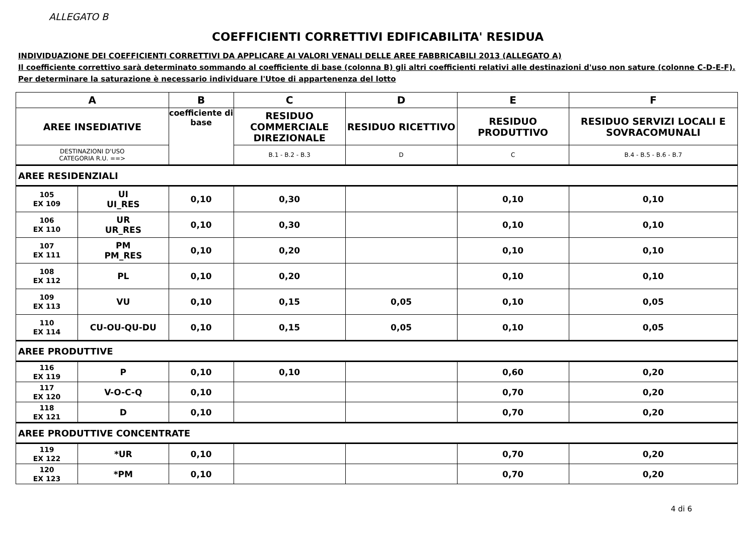ALLEGATO B
COEFFICIENTI CORRETTIVI EDIFICABILITA' RESIDUA
INDIVIDUAZIONE DEI COEFFICIENTI CORRETTIVI DA APPLICARE AI VALORI VENALI DELLE AREE FABBRICABILI 2013 (ALLEGATO A)
Il coefficiente correttivo sarà determinato sommando al coefficiente di base (colonna B) gli altri coefficienti relativi alle destinazioni d'uso non sature (colonne C-D-E-F).
Per determinare la saturazione è necessario individuare l'Utoe di appartenenza del lotto
| A | | B | C | D | E | F |
| --- | --- | --- | --- | --- | --- | --- |
| AREE INSEDIATIVE | | coefficiente di base | RESIDUO COMMERCIALE DIREZIONALE | RESIDUO RICETTIVO | RESIDUO PRODUTTIVO | RESIDUO SERVIZI LOCALI E SOVRACOMUNALI |
| DESTINAZIONI D'USO CATEGORIA R.U. ==> | | | B.1 - B.2 - B.3 | D | C | B.4 - B.5 - B.6 - B.7 |
| AREE RESIDENZIALI | | | | | | |
| 105 EX 109 | UI UI_RES | 0,10 | 0,30 | | 0,10 | 0,10 |
| 106 EX 110 | UR UR_RES | 0,10 | 0,30 | | 0,10 | 0,10 |
| 107 EX 111 | PM PM_RES | 0,10 | 0,20 | | 0,10 | 0,10 |
| 108 EX 112 | PL | 0,10 | 0,20 | | 0,10 | 0,10 |
| 109 EX 113 | VU | 0,10 | 0,15 | 0,05 | 0,10 | 0,05 |
| 110 EX 114 | CU-OU-QU-DU | 0,10 | 0,15 | 0,05 | 0,10 | 0,05 |
| AREE PRODUTTIVE | | | | | | |
| 116 EX 119 | P | 0,10 | 0,10 | | 0,60 | 0,20 |
| 117 EX 120 | V-O-C-Q | 0,10 | | | 0,70 | 0,20 |
| 118 EX 121 | D | 0,10 | | | 0,70 | 0,20 |
| AREE PRODUTTIVE CONCENTRATE | | | | | | |
| 119 EX 122 | *UR | 0,10 | | | 0,70 | 0,20 |
| 120 EX 123 | *PM | 0,10 | | | 0,70 | 0,20 |
4 di 6